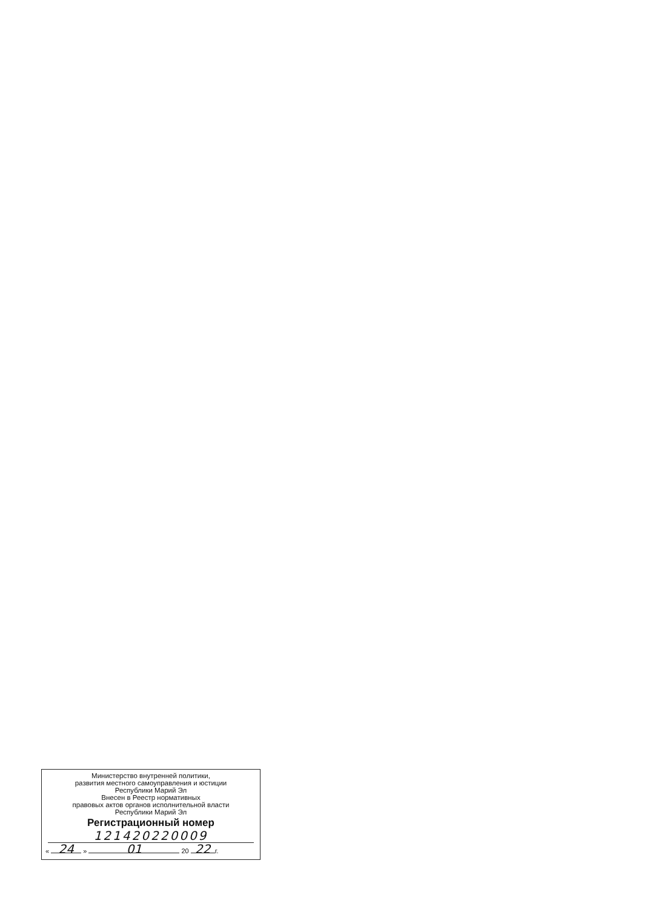Министерство внутренней политики,
развития местного самоуправления и юстиции
Республики Марий Эл
Внесен в Реестр нормативных
правовых актов органов исполнительной власти
Республики Марий Эл
Регистрационный номер
121420220009
« 24 » 01 20 22 г.